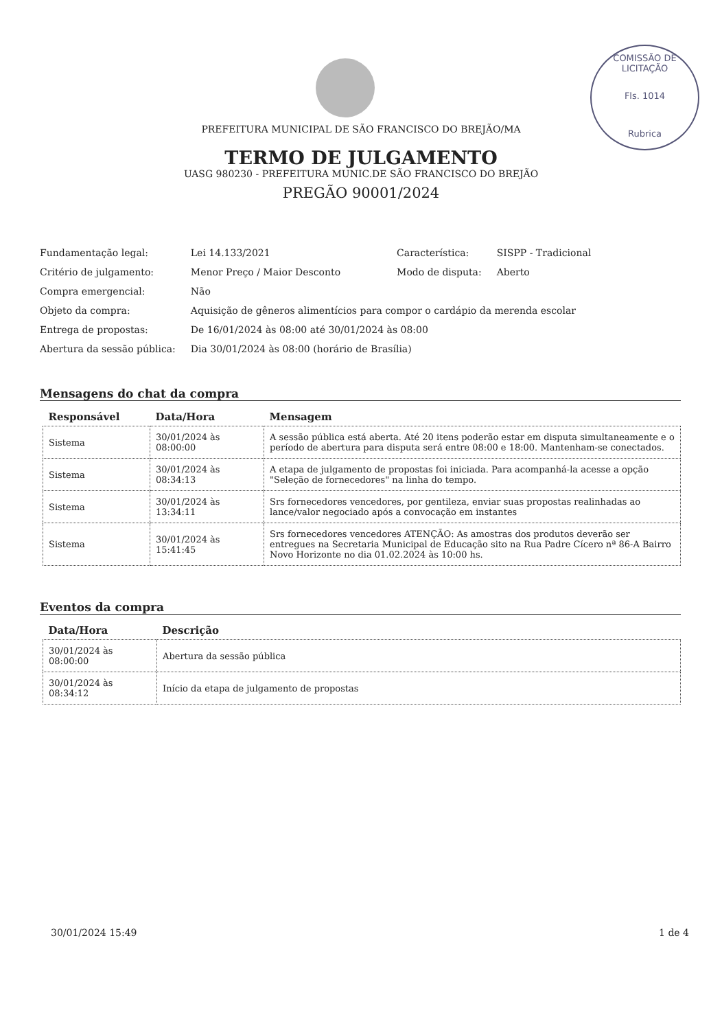COMISSÃO DE LICITAÇÃO
Fls. 1014
Rubrica
PREFEITURA MUNICIPAL DE SÃO FRANCISCO DO BREJÃO/MA
TERMO DE JULGAMENTO
UASG 980230 - PREFEITURA MUNIC.DE SÃO FRANCISCO DO BREJÃO
PREGÃO 90001/2024
| Fundamentação legal: | Lei 14.133/2021 | Característica: | SISPP - Tradicional |
| Critério de julgamento: | Menor Preço / Maior Desconto | Modo de disputa: | Aberto |
| Compra emergencial: | Não | | |
| Objeto da compra: | Aquisição de gêneros alimentícios para compor o cardápio da merenda escolar | | |
| Entrega de propostas: | De 16/01/2024 às 08:00 até 30/01/2024 às 08:00 | | |
| Abertura da sessão pública: | Dia 30/01/2024 às 08:00 (horário de Brasília) | | |
Mensagens do chat da compra
| Responsável | Data/Hora | Mensagem |
| --- | --- | --- |
| Sistema | 30/01/2024 às 08:00:00 | A sessão pública está aberta. Até 20 itens poderão estar em disputa simultaneamente e o período de abertura para disputa será entre 08:00 e 18:00. Mantenham-se conectados. |
| Sistema | 30/01/2024 às 08:34:13 | A etapa de julgamento de propostas foi iniciada. Para acompanhá-la acesse a opção "Seleção de fornecedores" na linha do tempo. |
| Sistema | 30/01/2024 às 13:34:11 | Srs fornecedores vencedores, por gentileza, enviar suas propostas realinhadas ao lance/valor negociado após a convocação em instantes |
| Sistema | 30/01/2024 às 15:41:45 | Srs fornecedores vencedores ATENÇÃO: As amostras dos produtos deverão ser entregues na Secretaria Municipal de Educação sito na Rua Padre Cícero nª 86-A Bairro Novo Horizonte no dia 01.02.2024 às 10:00 hs. |
Eventos da compra
| Data/Hora | Descrição |
| --- | --- |
| 30/01/2024 às 08:00:00 | Abertura da sessão pública |
| 30/01/2024 às 08:34:12 | Início da etapa de julgamento de propostas |
30/01/2024 15:49 1 de 4